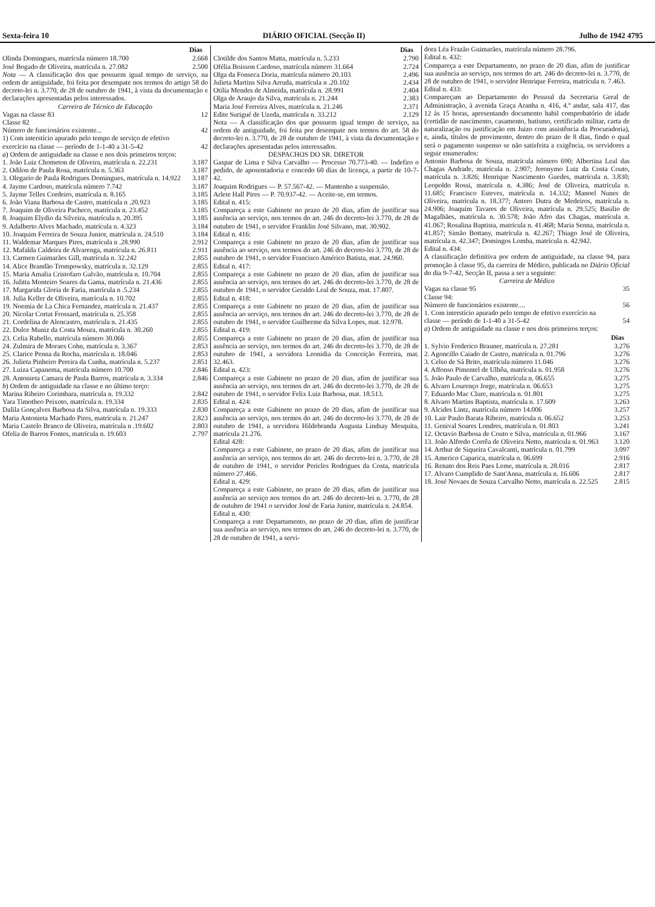Sexta-feira 10 DIÁRIO OFICIAL (Secção II) Julho de 1942 4795
| | Dias |
| Olinda Domingues, matrícula número 18.700 | 2.668 |
| José Bogado de Oliveira, matrícula n. 27.082 | 2.500 |
Nota — A classificação dos que possuem igual tempo de serviço, na ordem de antiguidade, foi feita por desempate nos termos do artigo 58 do decreto-lei n. 3.770, de 28 de outubro de 1941, à vista da documentação e declarações apresentadas pelos interessados.
Carreira de Técnico de Educação
| Vagas na classe 83 | 12 |
| Classe 82 | |
| Número de funcionários existente... | 42 |
| 1) Com interstício apurado pelo tempo de serviço de efetivo exercício na classe — período de 1-1-40 a 31-5-42 | 42 |
| a ) Ordem de antiguidade na classe e nos dois primeiros terços: | |
| 1. João Luiz Chometon de Oliveira, matrícula n. 22.231 | 3.187 |
| 2. Odilon de Paula Rosa, matrícula n. 5.363 | 3.187 |
| 3. Olegario de Paula Rodrigues Domingues, matrícula n. 14.922 | 3.187 |
| 4. Jayme Cardoso, matrícula número 7.742 | 3.187 |
| 5. Jayme Telles Cordeiro, matrícula n. 8.165 | 3.185 |
| 6. João Viana Barbosa de Castro, matrícula n .20.923 | 3.185 |
| 7. Joaquim de Oliveira Pacheco, matrícula n. 23.452 | 3.185 |
| 8. Joaquim Elydio da Silveira, matrícula n. 20.395 | 3.185 |
| 9. Adalberto Alves Machado, matrícula n. 4.323 | 3.184 |
| 10. Joaquim Ferreira de Souza Junior, matrícula n. 24.510 | 3.184 |
| 11. Waldemar Marques Pires, matrícula n .28.990 | 2.912 |
| 12. Mafalda Caldeira de Alvarenga, matrícula n. 26.811 | 2.911 |
| 13. Carmen Guimarães Gill, matrícula n. 32.242 | 2.855 |
| 14. Alice Brandão Trompowsky, matrícula n. 32.129 | 2.855 |
| 15. Maria Amalia Cristofaro Galvão, matrícula n. 10.704 | 2.855 |
| 16. Julitta Monteiro Soares da Gama, matrícula n. 21.436 | 2.855 |
| 17. Margarida Gloria de Faria, matrícula n .5.234 | 2.855 |
| 18. Julia Keller de Oliveira, matrícula n. 10.702 | 2.855 |
| 19. Noemia de La Chica Fernandez, matrícula n. 21.437 | 2.855 |
| 20. Nicolar Cortat Frossard, matrícula n. 25.358 | 2.855 |
| 21. Cordelina de Alencastro, matrícula n. 21.435 | 2.855 |
| 22. Dulce Muniz da Costa Moura, matrícula n. 30.260 | 2.855 |
| 23. Celia Rabello, matrícula número 30.066 | 2.855 |
| 24. Zulmira de Moraes Cohn, matrícula n. 3.367 | 2.853 |
| 25. Clarice Penna da Rocha, matrícula n. 18.046 | 2.853 |
| 26. Julieta Pinheiro Pereira da Cunha, matrícula n. 5.237 | 2.851 |
| 27. Luiza Capanema, matrícula número 10.700 | 2.846 |
| 28. Antonieta Camara de Paula Barros, matrícula n. 3.334 | 2.846 |
| b ) Ordem de antiguidade na classe e no último terço: | |
| Marina Ribeiro Corimbara, matrícula n. 19.332 | 2.842 |
| Yara Timotheo Peixoto, matrícula n. 19.334 | 2.835 |
| Dalila Gonçalves Barbosa da Silva, matrícula n. 19.333 | 2.830 |
| Maria Antonieta Machado Pires, matrícula n. 21.247 | 2.823 |
| Maria Castelo Branco de Oliveira, matrícula n .19.602 | 2.803 |
| Ofelia de Barros Fontes, matrícula n. 19.603 | 2.797 |
| | Dias |
| Clotilde dos Santos Matta, matrícula n. 5.233 | 2.790 |
| Ofélia Boisson Cardoso, matrícula número 31.664 | 2.724 |
| Olga da Fonseca Doria, matrícula número 20.103 | 2.496 |
| Julieta Martins Silva Arruda, matrícula n .20.102 | 2.434 |
| Otilia Mendes de Almeida, matrícula n. 28.991 | 2.404 |
| Olga de Araujo da Silva, matrícula n. 21.244 | 2.383 |
| Maria José Ferreira Alves, matrícula n. 21.246 | 2.371 |
| Edite Surigué de Uzeda, matrícula n. 33.212 | 2.129 |
Nota — A classificação dos que possuem igual tempo de serviço, na ordem de antiguidade, foi feita por desempate nos termos do art. 58 do decreto-lei n. 3.770, de 28 de outubro de 1941, à vista da documentação e declarações apresentadas pelos interessados.
DESPACHOS DO SR. DIRETOR
Gaspar de Lima e Silva Carvalho — Processo 70.773-40. — Indefiro o pedido, de aposentadoria e concedo 60 dias de licença, a partir de 10-7-42.
Joaquim Rodrigues — P. 57.567-42. — Mantenho a suspensão.
Arlete Hall Pires — P. 70.937-42. — Aceite-se, em termos.
Edital n. 415:
Compareça a este Gabinete no prazo de 20 dias, afim de justificar sua ausência ao serviço, nos termos do art. 246 do decreto-lei 3.770, de 28 de outubro de 1941, o servidor Franklin José Silvano, mat. 30.902.
Edital n. 416:
Compareça a este Gabinete no prazo de 20 dias, afim de justificar sua ausência ao serviço, nos termos do art. 246 do decreto-lei 3.770, de 28 de outubro de 1941, o servidor Francisco Américo Batista, mat. 24.960.
Edital n. 417:
Compareça a este Gabinete no prazo de 20 dias, afim de justificar sua ausência ao serviço, nos termos do art. 246 do decreto-lei 3.770, de 28 de outubro de 1941, o servidor Geraldo Leal de Souza, mat. 17.807.
Edital n. 418:
Compareça a este Gabinete no prazo de 20 dias, afim de justificar sua ausência ao serviço, nos termos do art. 246 do decreto-lei 3.770, de 28 de outubro de 1941, o servidor Guilherme da Silva Lopes, mat. 12.978.
Edital n. 419:
Compareça a este Gabinete no prazo de 20 dias, afim de justificar sua ausência ao serviço, nos termos do art. 246 do decreto-lei 3.770, de 28 de outubro de 1941, a servidora Leonidia da Conceição Ferreira, mat. 32.463.
Edital n. 423:
Compareça a este Gabinete no prazo de 20 dias, afim de justificar sua ausência ao serviço, nos termos do art. 246 do decreto-lei 3.770, de 28 de outubro de 1941, o servidor Felix Luiz Barbosa, mat. 18.513.
Edital n. 424:
Compareça a este Gabinete no prazo de 20 dias, afim de justificar sua ausência ao serviço, nos termos do art. 246 do decreto-lei 3.770, de 28 de outubro de 1941, a servidora Hildebranda Augusta Lindsay Mesquita, matrícula 21.276.
Edital 428:
Compareça a este Gabinete, no prazo de 20 dias, afim de justificar sua ausência ao serviço, nos termos do art. 246 do decreto-lei n. 3.770, de 28 de outubro de 1941, o servidor Pericles Rodrigues da Costa, matrícula número 27.466.
Edital n. 429:
Compareça a este Gabinete, no prazo de 20 dias, afim de justificar sua ausência ao serviço nos termos do art. 246 do decreto-lei n. 3.770, de 28 de outubro de 1941 o servidor José de Faria Junior, matrícula n. 24.854.
Edital n. 430:
Compareça a este Departamento, no prazo de 20 dias, afim de justificar sua ausência ao serviço, nos termos do art. 246 do decreto-lei n. 3.770, de 28 de outubro de 1941, a servi-
dora Léa Frazão Guimarães, matrícula número 28.796.
Edital n. 432:
Compareça a este Departamento, no prazo de 20 dias, afim de justificar sua ausência ao serviço, nos termos do art. 246 do decreto-lei n. 3.770, de 28 de outubro de 1941, o servidor Henrique Ferreira, matrícula n. 7.463.
Edital n. 433:
Compareçam ao Departamento do Pessoal da Secretaria Geral de Administração, à avenida Graça Aranha n. 416, 4.º andar, sala 417, das 12 às 15 horas, apresentando documento habil comprobatório de idade (certidão de nascimento, casamento, batismo, certificado militar, carta de naturalização ou justificação em Juizo com assistência da Procuradoria), e, ainda, títulos de provimento, dentro do prazo de 8 dias, findo o qual será o pagamento suspenso se não satisfeita a exigência, os servidores a seguir enumerados:
Antonio Barbosa de Souza, matrícula número 690; Albertina Leal das Chagas Andrade, matrícula n. 2.907; Jeronymo Luiz da Costa Couto, matrícula n. 3.826; Henrique Nascimento Guedes, matrícula n. 3.830; Leopoldo Rossi, matrícula n. 4.386; José de Oliveira, matrícula n. 11.685; Francisco Esteves, matrícula n. 14.332; Manoel Nunes de Oliveira, matrícula n. 18.377; Antero Dutra de Medeiros, matrícula n. 24.906; Joaquim Tavares de Oliveira, matrícula n. 29.525; Basilio de Magalhães, matrícula n. 30.578; João Afro das Chagas, matrícula n. 41.067; Rosalina Baptista, matrícula n. 41.468; Maria Senna, matrícula n. 41.857; Simão Bottany, matrícula n. 42.267; Thiago José de Oliveira, matrícula n. 42.347; Domingos Lomba, matrícula n. 42.942.
Edital n. 434:
A classificação definitiva por ordem de antiguidade, na classe 94, para promoção à classe 95, da carreira de Médico, publicada no Diário Oficial do dia 9-7-42, Secção II, passa a ser a seguinte:
Carreira de Médico
| Vagas na classe 95 | 35 |
| Classe 94: | |
| Número de funcionários existente.... | 56 |
| 1. Com interstício apurado pelo tempo de efetivo exercício na classe — período de 1-1-40 a 31-5-42 | 54 |
| a ) Ordem de antiguidade na classe e nos dois primeiros terços: | |
| | Dias |
| 1. Sylvio Frederico Brauner, matrícula n. 27.281 | 3.276 |
| 2. Agoncillo Caiado de Castro, matrícula n. 01.796 | 3.276 |
| 3. Celso de Sá Brito, matrícula número 11.046 | 3.276 |
| 4. Affonso Pimentel de Ulhôa, matrícula n. 01.958 | 3.276 |
| 5. João Paulo de Carvalho, matrícula n. 06.655 | 3.275 |
| 6. Alvaro Lourenço Jorge, matrícula n. 06.653 | 3.275 |
| 7. Eduardo Mac Clure, matrícula n. 01.801 | 3.275 |
| 8. Alvaro Martins Baptista, matrícula n. 17.609 | 3.263 |
| 9. Alcides Lintz, matrícula número 14.006 | 3.257 |
| 10. Lair Paulo Barata Ribeiro, matrícula n. 06.652 | 3.253 |
| 11. Genival Soares Londres, matrícula n. 01.803 | 3.241 |
| 12. Octavio Barbosa de Couto e Silva, matrícula n. 01.966 | 3.167 |
| 13. João Alfredo Corrêa de Oliveira Netto, matrícula n. 01.963 | 3.120 |
| 14. Arthur de Siqueira Cavalcanti, matrícula n. 01.799 | 3.097 |
| 15. Americo Caparica, matrícula n. 06.699 | 2.916 |
| 16. Renato dos Reis Paes Leme, matrícula n. 28.016 | 2.817 |
| 17. Alvaro Cumplido de Sant'Anna, matrícula n. 16.606 | 2.817 |
| 18. José Novaes de Souza Carvalho Netto, matrícula n. 22.525 | 2.815 |